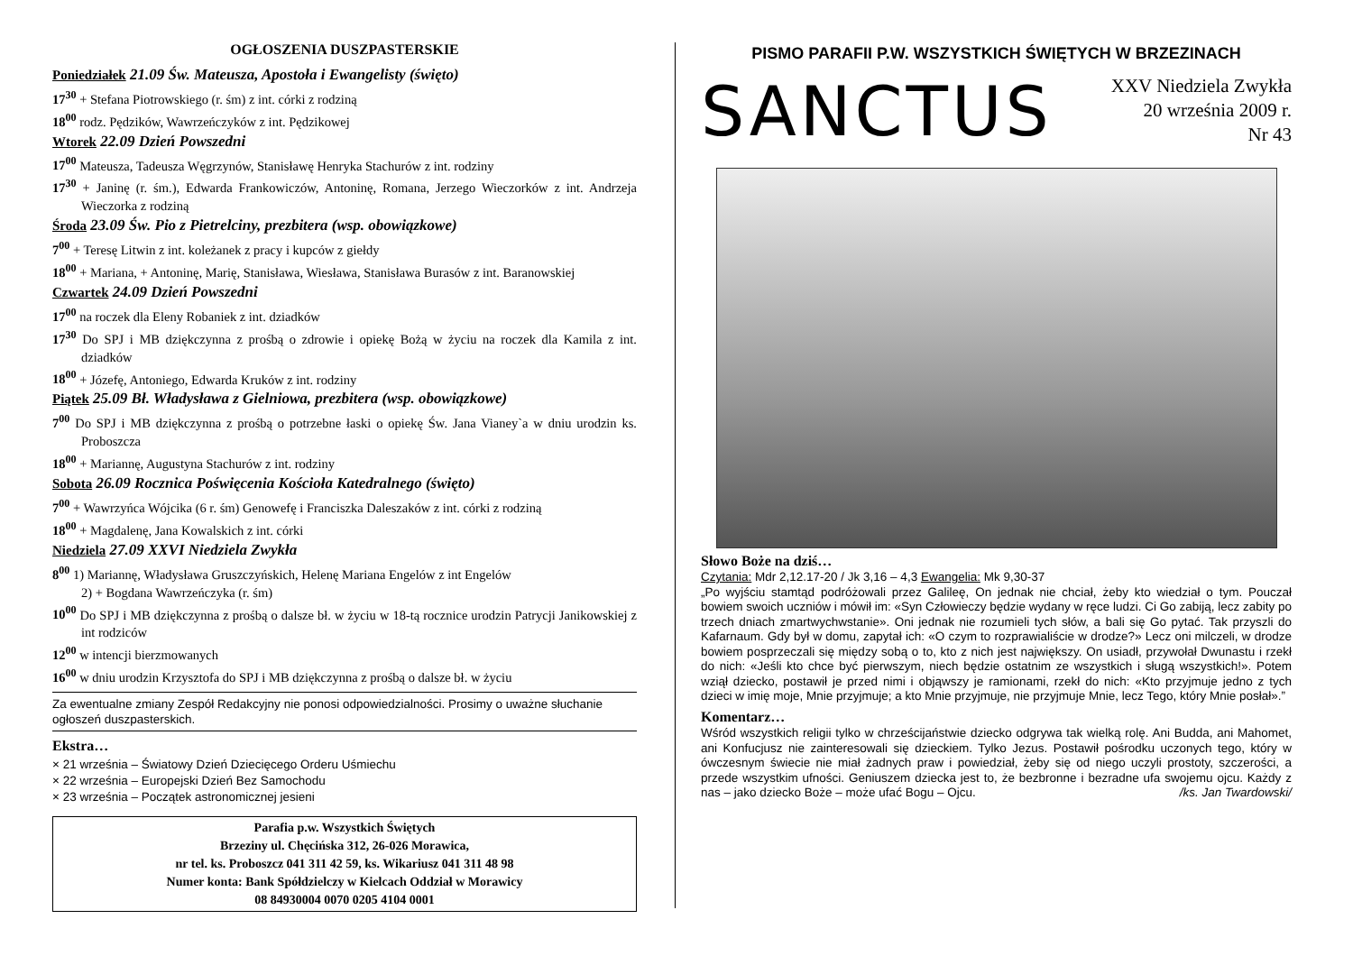OGŁOSZENIA DUSZPASTERSKIE
Poniedziałek 21.09 Św. Mateusza, Apostoła i Ewangelisty (święto)
17<sup>30</sup> + Stefana Piotrowskiego (r. śm) z int. córki z rodziną
18<sup>00</sup> rodz. Pędzików, Wawrzeńczyków z int. Pędzikowej
Wtorek 22.09 Dzień Powszedni
17<sup>00</sup> Mateusza, Tadeusza Węgrzynów, Stanisławę Henryka Stachurów z int. rodziny
17<sup>30</sup> + Janinę (r. śm.), Edwarda Frankowiczów, Antoninę, Romana, Jerzego Wieczorków z int. Andrzeja Wieczorka z rodziną
Środa 23.09 Św. Pio z Pietrelciny, prezbitera (wsp. obowiązkowe)
7<sup>00</sup> + Teresę Litwin z int. koleżanek z pracy i kupców z giełdy
18<sup>00</sup> + Mariana, + Antoninę, Marię, Stanisława, Wiesława, Stanisława Burasów z int. Baranowskiej
Czwartek 24.09 Dzień Powszedni
17<sup>00</sup> na roczek dla Eleny Robaniek z int. dziadków
17<sup>30</sup> Do SPJ i MB dziękczynna z prośbą o zdrowie i opiekę Bożą w życiu na roczek dla Kamila z int. dziadków
18<sup>00</sup> + Józefę, Antoniego, Edwarda Kruków z int. rodziny
Piątek 25.09 Bł. Władysława z Gielniowa, prezbitera (wsp. obowiązkowe)
7<sup>00</sup> Do SPJ i MB dziękczynna z prośbą o potrzebne łaski o opiekę Św. Jana Vianey`a w dniu urodzin ks. Proboszcza
18<sup>00</sup> + Mariannę, Augustyna Stachurów z int. rodziny
Sobota 26.09 Rocznica Poświęcenia Kościoła Katedralnego (święto)
7<sup>00</sup> + Wawrzyńca Wójcika (6 r. śm) Genowefę i Franciszka Daleszaków z int. córki z rodziną
18<sup>00</sup> + Magdalenę, Jana Kowalskich z int. córki
Niedziela 27.09 XXVI Niedziela Zwykła
8<sup>00</sup> 1) Mariannę, Władysława Gruszczyńskich, Helenę Mariana Engelów z int Engelów
2) + Bogdana Wawrzeńczyka (r. śm)
10<sup>00</sup> Do SPJ i MB dziękczynna z prośbą o dalsze bł. w życiu w 18-tą rocznice urodzin Patrycji Janikowskiej z int rodziców
12<sup>00</sup> w intencji bierzmowanych
16<sup>00</sup> w dniu urodzin Krzysztofa do SPJ i MB dziękczynna z prośbą o dalsze bł. w życiu
Za ewentualne zmiany Zespół Redakcyjny nie ponosi odpowiedzialności. Prosimy o uważne słuchanie ogłoszeń duszpasterskich.
Ekstra…
× 21 września – Światowy Dzień Dziecięcego Orderu Uśmiechu
× 22 września – Europejski Dzień Bez Samochodu
× 23 września – Początek astronomicznej jesieni
Parafia p.w. Wszystkich Świętych
Brzeziny ul. Chęcińska 312, 26-026 Morawica,
nr tel. ks. Proboszcz 041 311 42 59, ks. Wikariusz 041 311 48 98
Numer konta: Bank Spółdzielczy w Kielcach Oddział w Morawicy
08 84930004 0070 0205 4104 0001
PISMO PARAFII P.W. WSZYSTKICH ŚWIĘTYCH W BRZEZINACH
SANCTUS
XXV Niedziela Zwykła
20 września 2009 r.
Nr 43
Słowo Boże na dziś…
Czytania: Mdr 2,12.17-20 / Jk 3,16 – 4,3 Ewangelia: Mk 9,30-37
„Po wyjściu stamtąd podróżowali przez Galileę, On jednak nie chciał, żeby kto wiedział o tym. Pouczał bowiem swoich uczniów i mówił im: «Syn Człowieczy będzie wydany w ręce ludzi. Ci Go zabiją, lecz zabity po trzech dniach zmartwychwstanie». Oni jednak nie rozumieli tych słów, a bali się Go pytać. Tak przyszli do Kafarnaum. Gdy był w domu, zapytał ich: «O czym to rozprawialiście w drodze?» Lecz oni milczeli, w drodze bowiem posprzeczali się między sobą o to, kto z nich jest największy. On usiadł, przywołał Dwunastu i rzekł do nich: «Jeśli kto chce być pierwszym, niech będzie ostatnim ze wszystkich i sługą wszystkich!». Potem wziął dziecko, postawił je przed nimi i objąwszy je ramionami, rzekł do nich: «Kto przyjmuje jedno z tych dzieci w imię moje, Mnie przyjmuje; a kto Mnie przyjmuje, nie przyjmuje Mnie, lecz Tego, który Mnie posłał».”
Komentarz…
Wśród wszystkich religii tylko w chrześcijaństwie dziecko odgrywa tak wielką rolę. Ani Budda, ani Mahomet, ani Konfucjusz nie zainteresowali się dzieckiem. Tylko Jezus. Postawił pośrodku uczonych tego, który w ówczesnym świecie nie miał żadnych praw i powiedział, żeby się od niego uczyli prostoty, szczerości, a przede wszystkim ufności. Geniuszem dziecka jest to, że bezbronne i bezradne ufa swojemu ojcu. Każdy z nas – jako dziecko Boże – może ufać Bogu – Ojcu. /ks. Jan Twardowski/